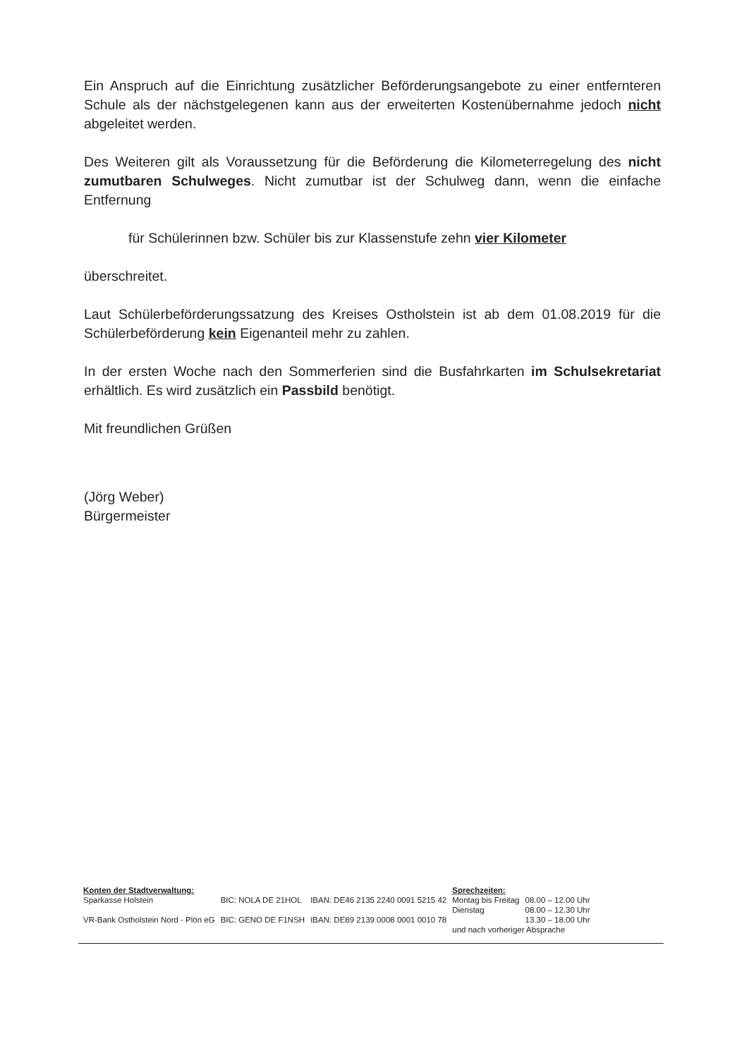Ein Anspruch auf die Einrichtung zusätzlicher Beförderungsangebote zu einer entfernteren Schule als der nächstgelegenen kann aus der erweiterten Kostenübernahme jedoch nicht abgeleitet werden.
Des Weiteren gilt als Voraussetzung für die Beförderung die Kilometerregelung des nicht zumutbaren Schulweges. Nicht zumutbar ist der Schulweg dann, wenn die einfache Entfernung
für Schülerinnen bzw. Schüler bis zur Klassenstufe zehn vier Kilometer
überschreitet.
Laut Schülerbeförderungssatzung des Kreises Ostholstein ist ab dem 01.08.2019 für die Schülerbeförderung kein Eigenanteil mehr zu zahlen.
In der ersten Woche nach den Sommerferien sind die Busfahrkarten im Schulsekretariat erhältlich. Es wird zusätzlich ein Passbild benötigt.
Mit freundlichen Grüßen
(Jörg Weber)
Bürgermeister
| Konten der Stadtverwaltung: | | | Sprechzeiten: | |
| Sparkasse Holstein | BIC: NOLA DE 21HOL | IBAN: DE46 2135 2240 0091 5215 42 | Montag bis Freitag | 08.00 – 12.00 Uhr |
| | | | Dienstag | 08.00 – 12.30 Uhr |
| VR-Bank Ostholstein Nord - Plön eG | BIC: GENO DE F1NSH | IBAN: DE89 2139 0008 0001 0010 78 | | 13.30 – 18.00 Uhr |
| | | | und nach vorheriger Absprache | |